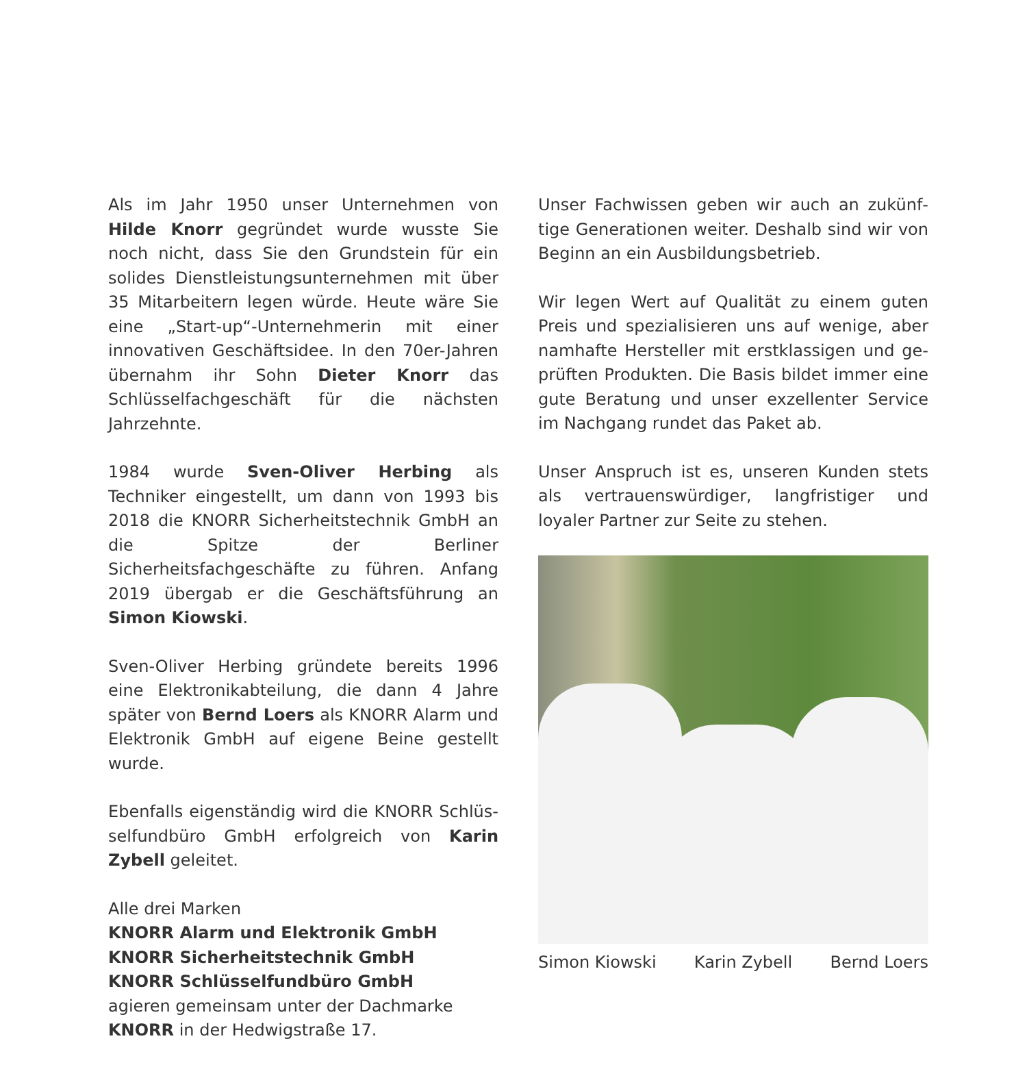Als im Jahr 1950 unser Unternehmen von Hilde Knorr gegründet wurde wusste Sie noch nicht, dass Sie den Grundstein für ein solides Dienst­leistungsunternehmen mit über 35 Mitarbeitern legen würde. Heute wäre Sie eine „Start-up“-Unternehmerin mit einer innovativen Geschäfts­idee. In den 70er-Jahren übernahm ihr Sohn Dieter Knorr das Schlüsselfachgeschäft für die nächsten Jahrzehnte.
1984 wurde Sven-Oliver Herbing als Techniker eingestellt, um dann von 1993 bis 2018 die KNORR Sicherheitstechnik GmbH an die Spitze der Berliner Sicherheitsfachgeschäfte zu führen. Anfang 2019 übergab er die Geschäftsführung an Simon Kiowski.
Sven-Oliver Herbing gründete bereits 1996 eine Elektronikabteilung, die dann 4 Jahre später von Bernd Loers als KNORR Alarm und Elektronik GmbH auf eigene Beine gestellt wurde.
Ebenfalls eigenständig wird die KNORR Schlüs­selfundbüro GmbH erfolgreich von Karin Zybell geleitet.
Alle drei Marken
KNORR Alarm und Elektronik GmbH
KNORR Sicherheitstechnik GmbH
KNORR Schlüsselfundbüro GmbH
agieren gemeinsam unter der Dachmarke
KNORR in der Hedwigstraße 17.
Unser Fachwissen geben wir auch an zukünf­tige Generationen weiter. Deshalb sind wir von Beginn an ein Ausbildungsbetrieb.
Wir legen Wert auf Qualität zu einem guten Preis und spezialisieren uns auf wenige, aber namhafte Hersteller mit erstklassigen und ge­prüften Produkten. Die Basis bildet immer eine gute Beratung und unser exzellenter Service im Nachgang rundet das Paket ab.
Unser Anspruch ist es, unseren Kunden stets als vertrauenswürdiger, langfristiger und loyaler Partner zur Seite zu stehen.
Simon Kiowski Karin Zybell Bernd Loers